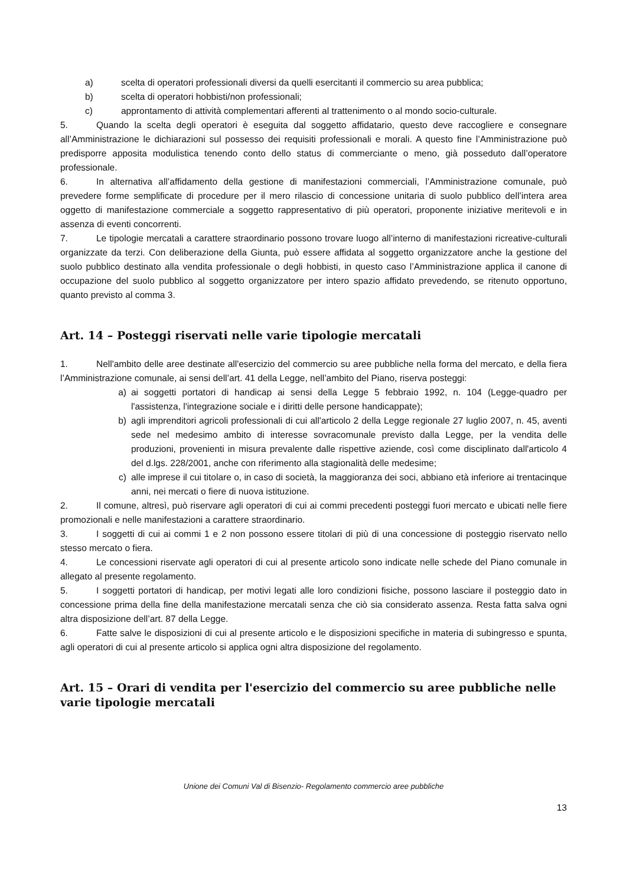a) scelta di operatori professionali diversi da quelli esercitanti il commercio su area pubblica;
b) scelta di operatori hobbisti/non professionali;
c) approntamento di attività complementari afferenti al trattenimento o al mondo socio-culturale.
5. Quando la scelta degli operatori è eseguita dal soggetto affidatario, questo deve raccogliere e consegnare all’Amministrazione le dichiarazioni sul possesso dei requisiti professionali e morali. A questo fine l’Amministrazione può predisporre apposita modulistica tenendo conto dello status di commerciante o meno, già posseduto dall’operatore professionale.
6. In alternativa all’affidamento della gestione di manifestazioni commerciali, l’Amministrazione comunale, può prevedere forme semplificate di procedure per il mero rilascio di concessione unitaria di suolo pubblico dell’intera area oggetto di manifestazione commerciale a soggetto rappresentativo di più operatori, proponente iniziative meritevoli e in assenza di eventi concorrenti.
7. Le tipologie mercatali a carattere straordinario possono trovare luogo all’interno di manifestazioni ricreative-culturali organizzate da terzi. Con deliberazione della Giunta, può essere affidata al soggetto organizzatore anche la gestione del suolo pubblico destinato alla vendita professionale o degli hobbisti, in questo caso l’Amministrazione applica il canone di occupazione del suolo pubblico al soggetto organizzatore per intero spazio affidato prevedendo, se ritenuto opportuno, quanto previsto al comma 3.
Art. 14 – Posteggi riservati nelle varie tipologie mercatali
1. Nell'ambito delle aree destinate all'esercizio del commercio su aree pubbliche nella forma del mercato, e della fiera l’Amministrazione comunale, ai sensi dell’art. 41 della Legge, nell’ambito del Piano, riserva posteggi:
a) ai soggetti portatori di handicap ai sensi della Legge 5 febbraio 1992, n. 104 (Legge-quadro per l'assistenza, l'integrazione sociale e i diritti delle persone handicappate);
b) agli imprenditori agricoli professionali di cui all'articolo 2 della Legge regionale 27 luglio 2007, n. 45, aventi sede nel medesimo ambito di interesse sovracomunale previsto dalla Legge, per la vendita delle produzioni, provenienti in misura prevalente dalle rispettive aziende, così come disciplinato dall'articolo 4 del d.lgs. 228/2001, anche con riferimento alla stagionalità delle medesime;
c) alle imprese il cui titolare o, in caso di società, la maggioranza dei soci, abbiano età inferiore ai trentacinque anni, nei mercati o fiere di nuova istituzione.
2. Il comune, altresì, può riservare agli operatori di cui ai commi precedenti posteggi fuori mercato e ubicati nelle fiere promozionali e nelle manifestazioni a carattere straordinario.
3. I soggetti di cui ai commi 1 e 2 non possono essere titolari di più di una concessione di posteggio riservato nello stesso mercato o fiera.
4. Le concessioni riservate agli operatori di cui al presente articolo sono indicate nelle schede del Piano comunale in allegato al presente regolamento.
5. I soggetti portatori di handicap, per motivi legati alle loro condizioni fisiche, possono lasciare il posteggio dato in concessione prima della fine della manifestazione mercatali senza che ciò sia considerato assenza. Resta fatta salva ogni altra disposizione dell’art. 87 della Legge.
6. Fatte salve le disposizioni di cui al presente articolo e le disposizioni specifiche in materia di subingresso e spunta, agli operatori di cui al presente articolo si applica ogni altra disposizione del regolamento.
Art. 15 – Orari di vendita per l'esercizio del commercio su aree pubbliche nelle varie tipologie mercatali
Unione dei Comuni Val di Bisenzio- Regolamento commercio aree pubbliche
13